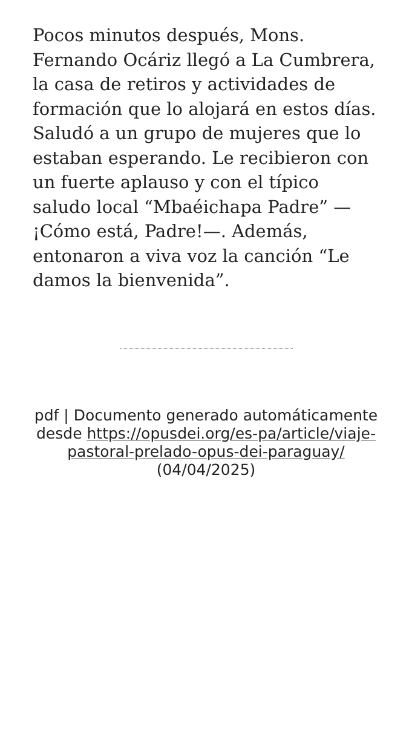Pocos minutos después, Mons. Fernando Ocáriz llegó a La Cumbrera, la casa de retiros y actividades de formación que lo alojará en estos días. Saludó a un grupo de mujeres que lo estaban esperando. Le recibieron con un fuerte aplauso y con el típico saludo local “Mbaéichapa Padre” —¡Cómo está, Padre!—. Además, entonaron a viva voz la canción “Le damos la bienvenida”.
pdf | Documento generado automáticamente desde https://opusdei.org/es-pa/article/viaje-pastoral-prelado-opus-dei-paraguay/ (04/04/2025)